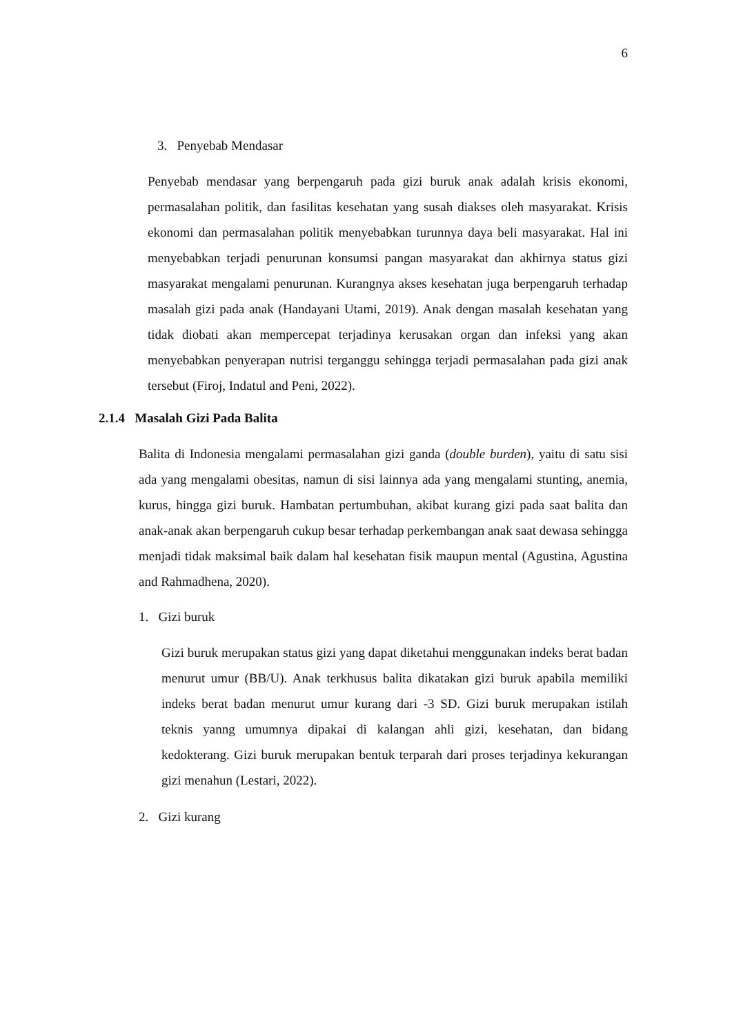6
3. Penyebab Mendasar
Penyebab mendasar yang berpengaruh pada gizi buruk anak adalah krisis ekonomi, permasalahan politik, dan fasilitas kesehatan yang susah diakses oleh masyarakat. Krisis ekonomi dan permasalahan politik menyebabkan turunnya daya beli masyarakat. Hal ini menyebabkan terjadi penurunan konsumsi pangan masyarakat dan akhirnya status gizi masyarakat mengalami penurunan. Kurangnya akses kesehatan juga berpengaruh terhadap masalah gizi pada anak (Handayani Utami, 2019). Anak dengan masalah kesehatan yang tidak diobati akan mempercepat terjadinya kerusakan organ dan infeksi yang akan menyebabkan penyerapan nutrisi terganggu sehingga terjadi permasalahan pada gizi anak tersebut (Firoj, Indatul and Peni, 2022).
2.1.4 Masalah Gizi Pada Balita
Balita di Indonesia mengalami permasalahan gizi ganda (double burden), yaitu di satu sisi ada yang mengalami obesitas, namun di sisi lainnya ada yang mengalami stunting, anemia, kurus, hingga gizi buruk. Hambatan pertumbuhan, akibat kurang gizi pada saat balita dan anak-anak akan berpengaruh cukup besar terhadap perkembangan anak saat dewasa sehingga menjadi tidak maksimal baik dalam hal kesehatan fisik maupun mental (Agustina, Agustina and Rahmadhena, 2020).
1. Gizi buruk
Gizi buruk merupakan status gizi yang dapat diketahui menggunakan indeks berat badan menurut umur (BB/U). Anak terkhusus balita dikatakan gizi buruk apabila memiliki indeks berat badan menurut umur kurang dari -3 SD. Gizi buruk merupakan istilah teknis yanng umumnya dipakai di kalangan ahli gizi, kesehatan, dan bidang kedokterang. Gizi buruk merupakan bentuk terparah dari proses terjadinya kekurangan gizi menahun (Lestari, 2022).
2. Gizi kurang